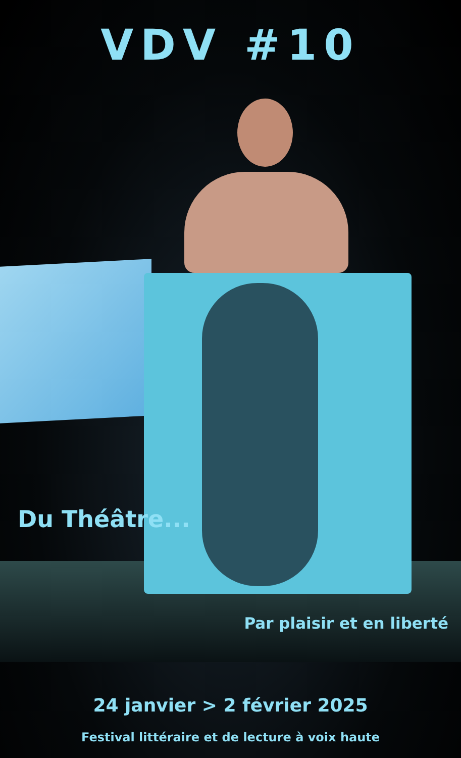VDV #10
Du Théâtre...
Par plaisir et en liberté
24 janvier > 2 février 2025
Festival littéraire et de lecture à voix haute